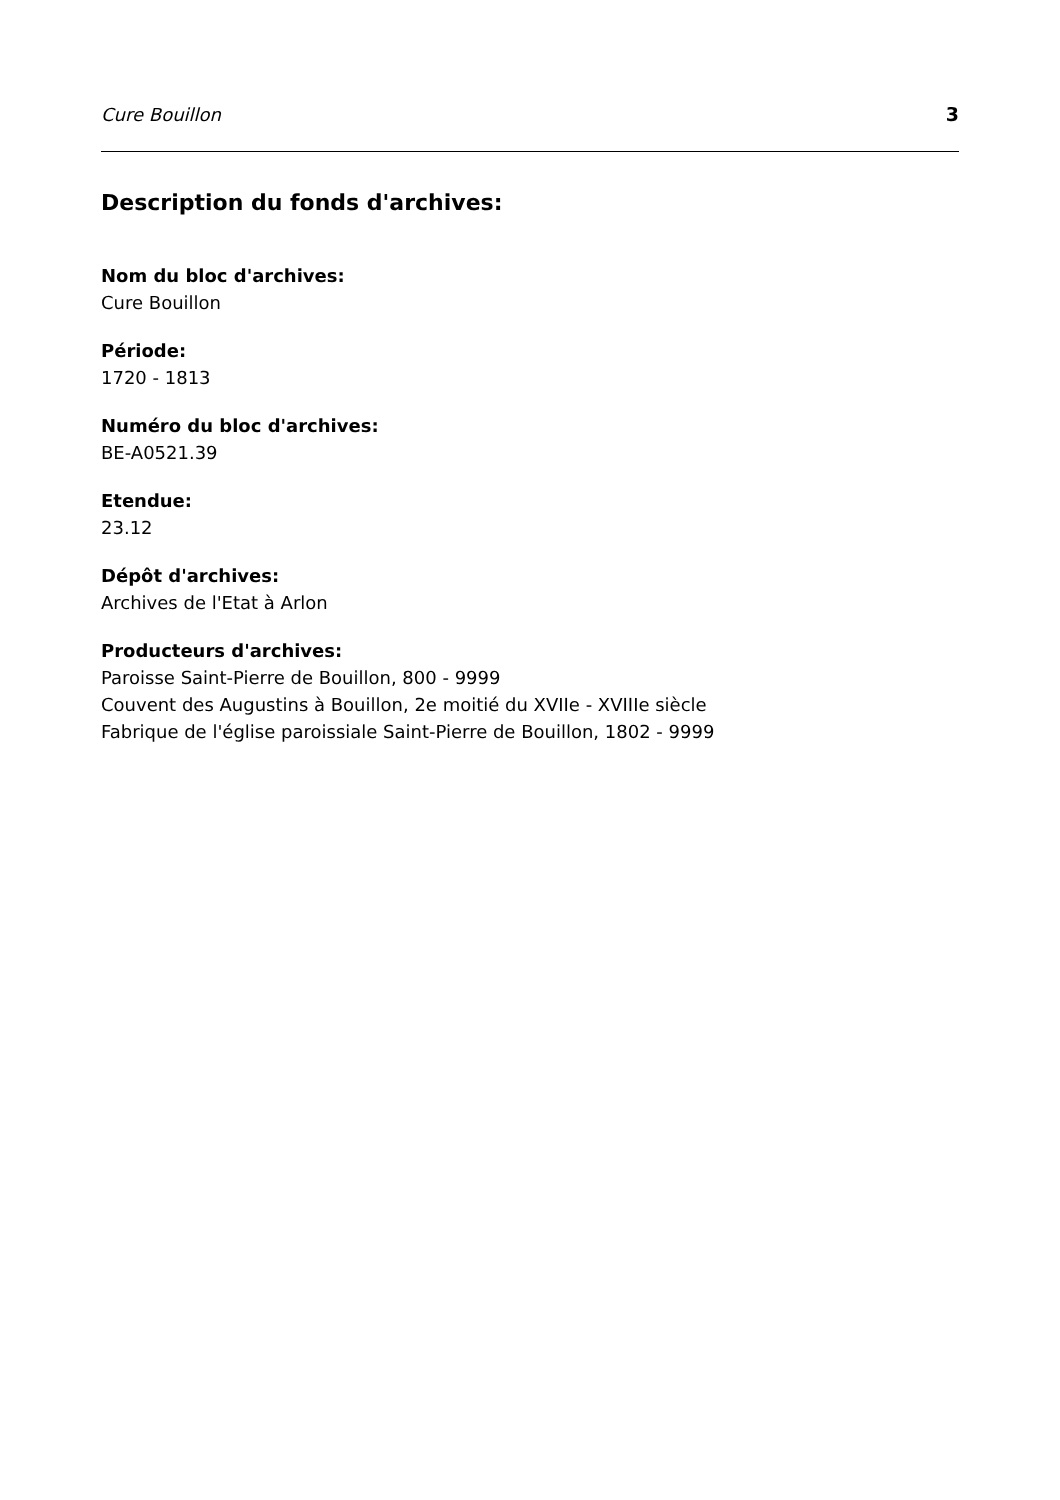Cure Bouillon 3
Description du fonds d'archives:
Nom du bloc d'archives:
Cure Bouillon
Période:
1720 - 1813
Numéro du bloc d'archives:
BE-A0521.39
Etendue:
23.12
Dépôt d'archives:
Archives de l'Etat à Arlon
Producteurs d'archives:
Paroisse Saint-Pierre de Bouillon, 800 - 9999
Couvent des Augustins à Bouillon, 2e moitié du XVIIe - XVIIIe siècle
Fabrique de l'église paroissiale Saint-Pierre de Bouillon, 1802 - 9999